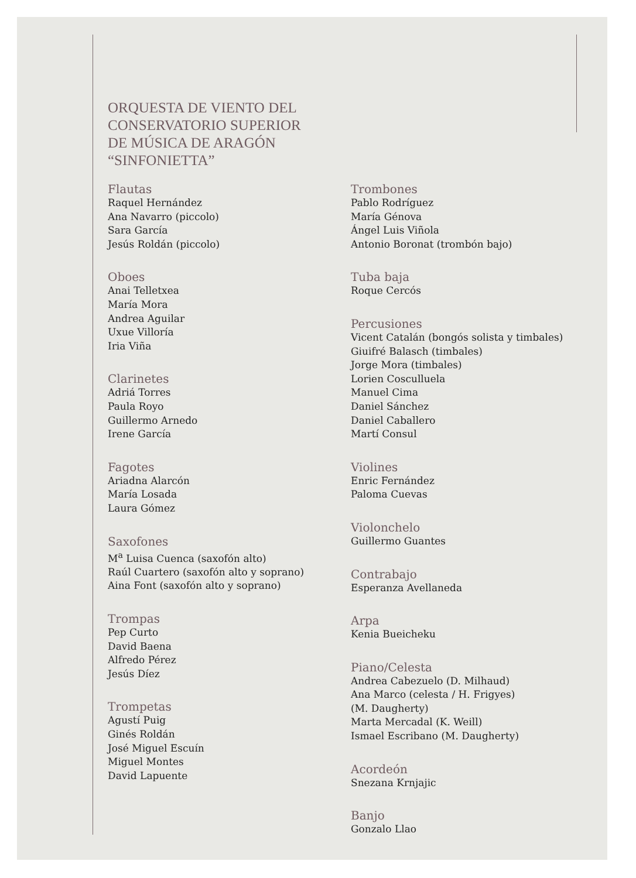ORQUESTA DE VIENTO DEL
CONSERVATORIO SUPERIOR
DE MÚSICA DE ARAGÓN
“SINFONIETTA”
Flautas
Raquel Hernández
Ana Navarro (piccolo)
Sara García
Jesús Roldán (piccolo)
Oboes
Anai Telletxea
María Mora
Andrea Aguilar
Uxue Villoría
Iria Viña
Clarinetes
Adriá Torres
Paula Royo
Guillermo Arnedo
Irene García
Fagotes
Ariadna Alarcón
María Losada
Laura Gómez
Saxofones
M<sup>a</sup> Luisa Cuenca (saxofón alto)
Raúl Cuartero (saxofón alto y soprano)
Aina Font (saxofón alto y soprano)
Trompas
Pep Curto
David Baena
Alfredo Pérez
Jesús Díez
Trompetas
Agustí Puig
Ginés Roldán
José Miguel Escuín
Miguel Montes
David Lapuente
Trombones
Pablo Rodríguez
María Génova
Ángel Luis Viñola
Antonio Boronat (trombón bajo)
Tuba baja
Roque Cercós
Percusiones
Vicent Catalán (bongós solista y timbales)
Giuifré Balasch (timbales)
Jorge Mora (timbales)
Lorien Cosculluela
Manuel Cima
Daniel Sánchez
Daniel Caballero
Martí Consul
Violines
Enric Fernández
Paloma Cuevas
Violonchelo
Guillermo Guantes
Contrabajo
Esperanza Avellaneda
Arpa
Kenia Bueicheku
Piano/Celesta
Andrea Cabezuelo (D. Milhaud)
Ana Marco (celesta / H. Frigyes)
(M. Daugherty)
Marta Mercadal (K. Weill)
Ismael Escribano (M. Daugherty)
Acordeón
Snezana Krnjajic
Banjo
Gonzalo Llao